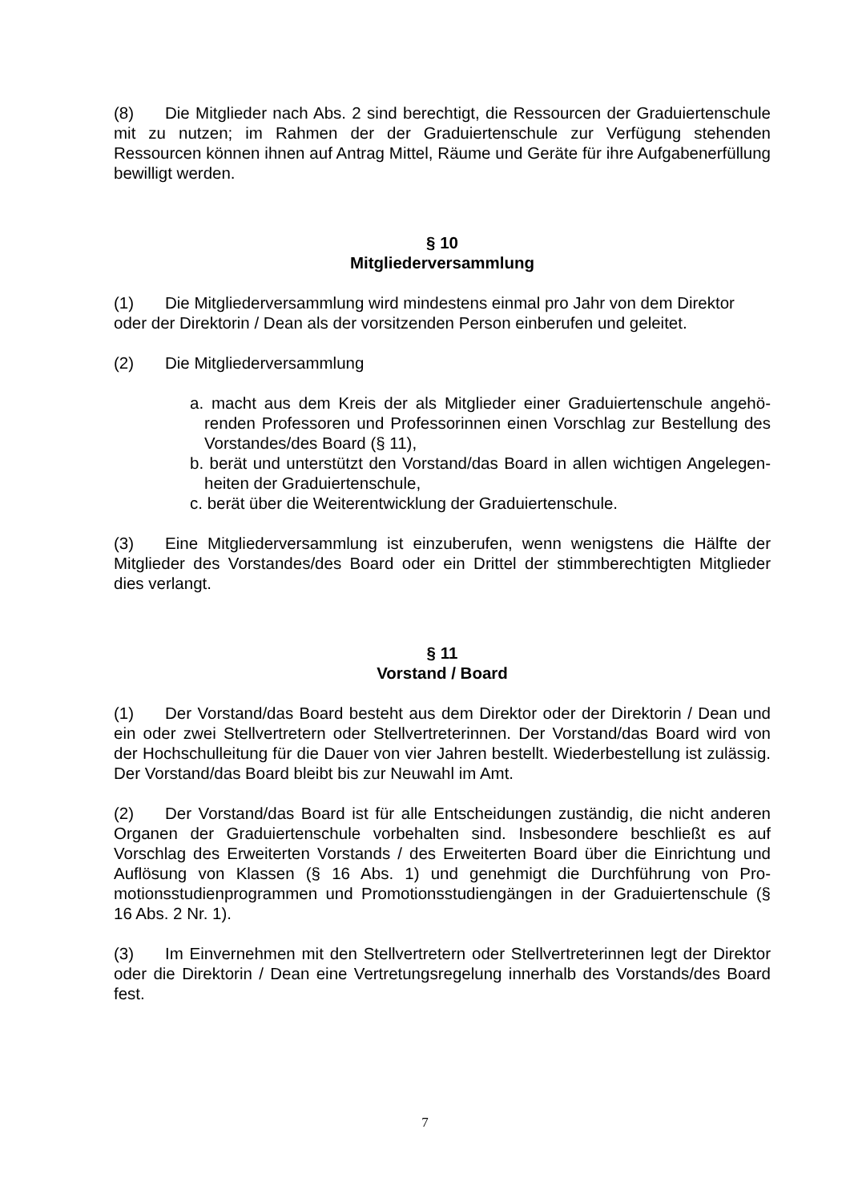(8) Die Mitglieder nach Abs. 2 sind berechtigt, die Ressourcen der Graduierten­schule mit zu nutzen; im Rahmen der der Graduiertenschule zur Verfügung stehenden Ressourcen können ihnen auf Antrag Mittel, Räume und Geräte für ihre Aufgabener­füllung bewilligt werden.
§ 10
Mitgliederversammlung
(1) Die Mitgliederversammlung wird mindestens einmal pro Jahr von dem Direktor oder der Direktorin / Dean als der vorsitzenden Person einberufen und geleitet.
(2) Die Mitgliederversammlung
a. macht aus dem Kreis der als Mitglieder einer Graduiertenschule angehö­renden Professoren und Professorinnen einen Vorschlag zur Bestellung des Vorstandes/des Board (§ 11),
b. berät und unterstützt den Vorstand/das Board in allen wichtigen Angelegen­heiten der Graduiertenschule,
c. berät über die Weiterentwicklung der Graduiertenschule.
(3) Eine Mitgliederversammlung ist einzuberufen, wenn wenigstens die Hälfte der Mitglieder des Vorstandes/des Board oder ein Drittel der stimmberechtigten Mitglieder dies verlangt.
§ 11
Vorstand / Board
(1) Der Vorstand/das Board besteht aus dem Direktor oder der Direktorin / Dean und ein oder zwei Stellvertretern oder Stellvertreterinnen. Der Vorstand/das Board wird von der Hochschulleitung für die Dauer von vier Jahren bestellt. Wiederbestellung ist zulässig. Der Vorstand/das Board bleibt bis zur Neuwahl im Amt.
(2) Der Vorstand/das Board ist für alle Entscheidungen zuständig, die nicht ande­ren Organen der Graduiertenschule vorbehalten sind. Insbesondere beschließt es auf Vorschlag des Erweiterten Vorstands / des Erweiterten Board über die Einrichtung und Auflösung von Klassen (§ 16 Abs. 1) und genehmigt die Durchführung von Pro­motionsstudienprogrammen und Promotionsstudiengängen in der Graduiertenschule (§ 16 Abs. 2 Nr. 1).
(3) Im Einvernehmen mit den Stellvertretern oder Stellvertreterinnen legt der Direk­tor oder die Direktorin / Dean eine Vertretungsregelung innerhalb des Vorstands/des Board fest.
7